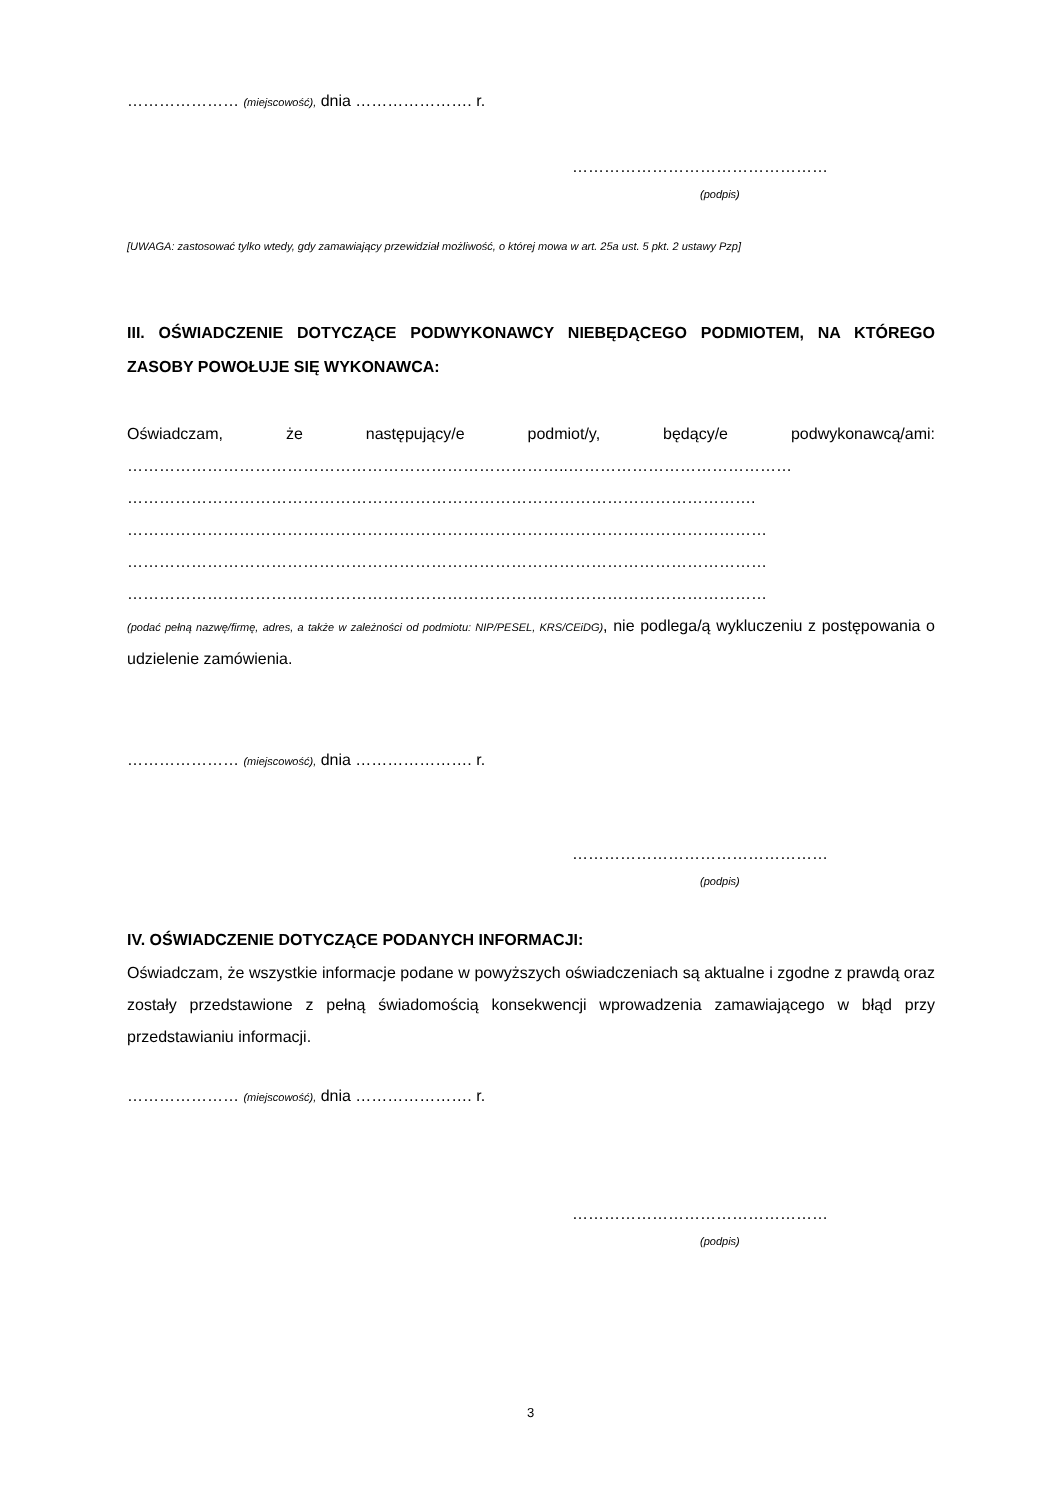………………… (miejscowość), dnia …………………. r.
…………………………………………
(podpis)
[UWAGA: zastosować tylko wtedy, gdy zamawiający przewidział możliwość, o której mowa w art. 25a ust. 5 pkt. 2 ustawy Pzp]
III. OŚWIADCZENIE DOTYCZĄCE PODWYKONAWCY NIEBĘDĄCEGO PODMIOTEM, NA KTÓREGO ZASOBY POWOŁUJE SIĘ WYKONAWCA:
Oświadczam, że następujący/e podmiot/y, będący/e podwykonawcą/ami:
………………………………………………………………………..……………………………………
……………………………………………………………………………………………………….
…………………………………………………………………………………………………………
…………………………………………………………………………………………………………
…………………………………………………………………………………………………………
(podać pełną nazwę/firmę, adres, a także w zależności od podmiotu: NIP/PESEL, KRS/CEiDG), nie podlega/ą wykluczeniu z postępowania o udzielenie zamówienia.
………………… (miejscowość), dnia …………………. r.
…………………………………………
(podpis)
IV. OŚWIADCZENIE DOTYCZĄCE PODANYCH INFORMACJI:
Oświadczam, że wszystkie informacje podane w powyższych oświadczeniach są aktualne i zgodne z prawdą oraz zostały przedstawione z pełną świadomością konsekwencji wprowadzenia zamawiającego w błąd przy przedstawianiu informacji.
………………… (miejscowość), dnia …………………. r.
…………………………………………
(podpis)
3